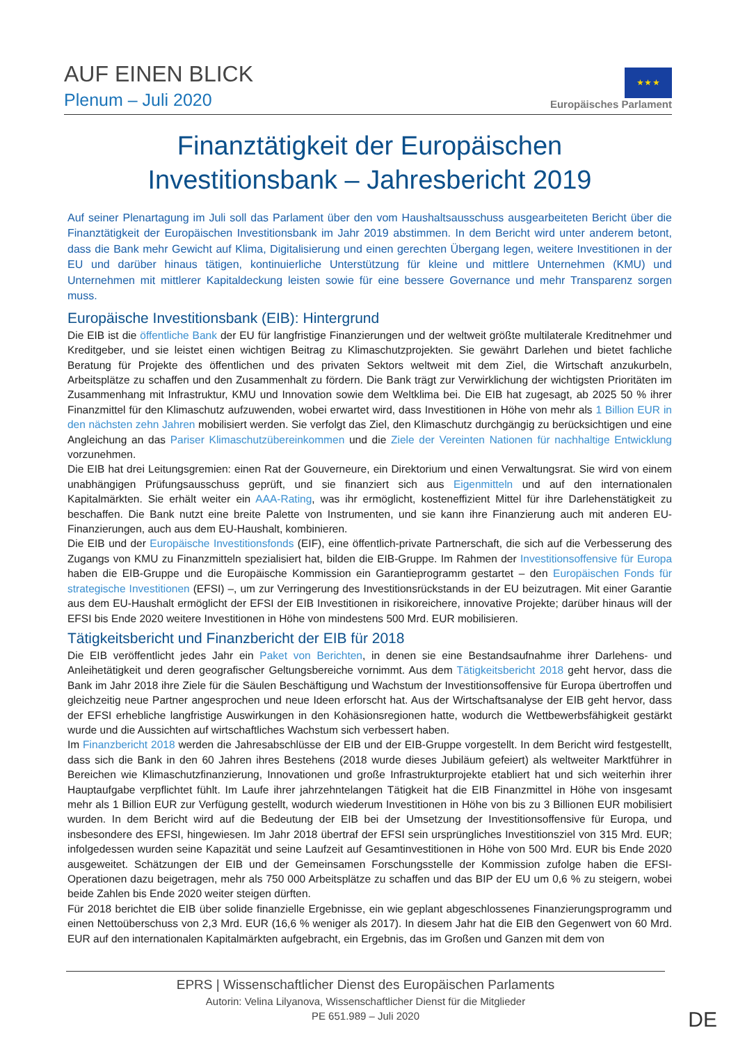AUF EINEN BLICK
Plenum – Juli 2020
★ ★ ★
Europäisches Parlament
Finanztätigkeit der Europäischen
Investitionsbank – Jahresbericht 2019
Auf seiner Plenartagung im Juli soll das Parlament über den vom Haushaltsausschuss ausgearbeiteten Bericht über die Finanztätigkeit der Europäischen Investitionsbank im Jahr 2019 abstimmen. In dem Bericht wird unter anderem betont, dass die Bank mehr Gewicht auf Klima, Digitalisierung und einen gerechten Übergang legen, weitere Investitionen in der EU und darüber hinaus tätigen, kontinuierliche Unterstützung für kleine und mittlere Unternehmen (KMU) und Unternehmen mit mittlerer Kapitaldeckung leisten sowie für eine bessere Governance und mehr Transparenz sorgen muss.
Europäische Investitionsbank (EIB): Hintergrund
Die EIB ist die öffentliche Bank der EU für langfristige Finanzierungen und der weltweit größte multilaterale Kreditnehmer und Kreditgeber, und sie leistet einen wichtigen Beitrag zu Klimaschutzprojekten. Sie gewährt Darlehen und bietet fachliche Beratung für Projekte des öffentlichen und des privaten Sektors weltweit mit dem Ziel, die Wirtschaft anzukurbeln, Arbeitsplätze zu schaffen und den Zusammenhalt zu fördern. Die Bank trägt zur Verwirklichung der wichtigsten Prioritäten im Zusammenhang mit Infrastruktur, KMU und Innovation sowie dem Weltklima bei. Die EIB hat zugesagt, ab 2025 50 % ihrer Finanzmittel für den Klimaschutz aufzuwenden, wobei erwartet wird, dass Investitionen in Höhe von mehr als 1 Billion EUR in den nächsten zehn Jahren mobilisiert werden. Sie verfolgt das Ziel, den Klimaschutz durchgängig zu berücksichtigen und eine Angleichung an das Pariser Klimaschutzübereinkommen und die Ziele der Vereinten Nationen für nachhaltige Entwicklung vorzunehmen.
Die EIB hat drei Leitungsgremien: einen Rat der Gouverneure, ein Direktorium und einen Verwaltungsrat. Sie wird von einem unabhängigen Prüfungsausschuss geprüft, und sie finanziert sich aus Eigenmitteln und auf den internationalen Kapitalmärkten. Sie erhält weiter ein AAA-Rating, was ihr ermöglicht, kosteneffizient Mittel für ihre Darlehenstätigkeit zu beschaffen. Die Bank nutzt eine breite Palette von Instrumenten, und sie kann ihre Finanzierung auch mit anderen EU-Finanzierungen, auch aus dem EU-Haushalt, kombinieren.
Die EIB und der Europäische Investitionsfonds (EIF), eine öffentlich-private Partnerschaft, die sich auf die Verbesserung des Zugangs von KMU zu Finanzmitteln spezialisiert hat, bilden die EIB-Gruppe. Im Rahmen der Investitionsoffensive für Europa haben die EIB-Gruppe und die Europäische Kommission ein Garantieprogramm gestartet – den Europäischen Fonds für strategische Investitionen (EFSI) –, um zur Verringerung des Investitionsrückstands in der EU beizutragen. Mit einer Garantie aus dem EU-Haushalt ermöglicht der EFSI der EIB Investitionen in risikoreichere, innovative Projekte; darüber hinaus will der EFSI bis Ende 2020 weitere Investitionen in Höhe von mindestens 500 Mrd. EUR mobilisieren.
Tätigkeitsbericht und Finanzbericht der EIB für 2018
Die EIB veröffentlicht jedes Jahr ein Paket von Berichten, in denen sie eine Bestandsaufnahme ihrer Darlehens- und Anleihetätigkeit und deren geografischer Geltungsbereiche vornimmt. Aus dem Tätigkeitsbericht 2018 geht hervor, dass die Bank im Jahr 2018 ihre Ziele für die Säulen Beschäftigung und Wachstum der Investitionsoffensive für Europa übertroffen und gleichzeitig neue Partner angesprochen und neue Ideen erforscht hat. Aus der Wirtschaftsanalyse der EIB geht hervor, dass der EFSI erhebliche langfristige Auswirkungen in den Kohäsionsregionen hatte, wodurch die Wettbewerbsfähigkeit gestärkt wurde und die Aussichten auf wirtschaftliches Wachstum sich verbessert haben.
Im Finanzbericht 2018 werden die Jahresabschlüsse der EIB und der EIB-Gruppe vorgestellt. In dem Bericht wird festgestellt, dass sich die Bank in den 60 Jahren ihres Bestehens (2018 wurde dieses Jubiläum gefeiert) als weltweiter Marktführer in Bereichen wie Klimaschutzfinanzierung, Innovationen und große Infrastrukturprojekte etabliert hat und sich weiterhin ihrer Hauptaufgabe verpflichtet fühlt. Im Laufe ihrer jahrzehntelangen Tätigkeit hat die EIB Finanzmittel in Höhe von insgesamt mehr als 1 Billion EUR zur Verfügung gestellt, wodurch wiederum Investitionen in Höhe von bis zu 3 Billionen EUR mobilisiert wurden. In dem Bericht wird auf die Bedeutung der EIB bei der Umsetzung der Investitionsoffensive für Europa, und insbesondere des EFSI, hingewiesen. Im Jahr 2018 übertraf der EFSI sein ursprüngliches Investitionsziel von 315 Mrd. EUR; infolgedessen wurden seine Kapazität und seine Laufzeit auf Gesamtinvestitionen in Höhe von 500 Mrd. EUR bis Ende 2020 ausgeweitet. Schätzungen der EIB und der Gemeinsamen Forschungsstelle der Kommission zufolge haben die EFSI-Operationen dazu beigetragen, mehr als 750 000 Arbeitsplätze zu schaffen und das BIP der EU um 0,6 % zu steigern, wobei beide Zahlen bis Ende 2020 weiter steigen dürften.
Für 2018 berichtet die EIB über solide finanzielle Ergebnisse, ein wie geplant abgeschlossenes Finanzierungsprogramm und einen Nettoüberschuss von 2,3 Mrd. EUR (16,6 % weniger als 2017). In diesem Jahr hat die EIB den Gegenwert von 60 Mrd. EUR auf den internationalen Kapitalmärkten aufgebracht, ein Ergebnis, das im Großen und Ganzen mit dem von
EPRS | Wissenschaftlicher Dienst des Europäischen Parlaments
Autorin: Velina Lilyanova, Wissenschaftlicher Dienst für die Mitglieder
PE 651.989 – Juli 2020
DE